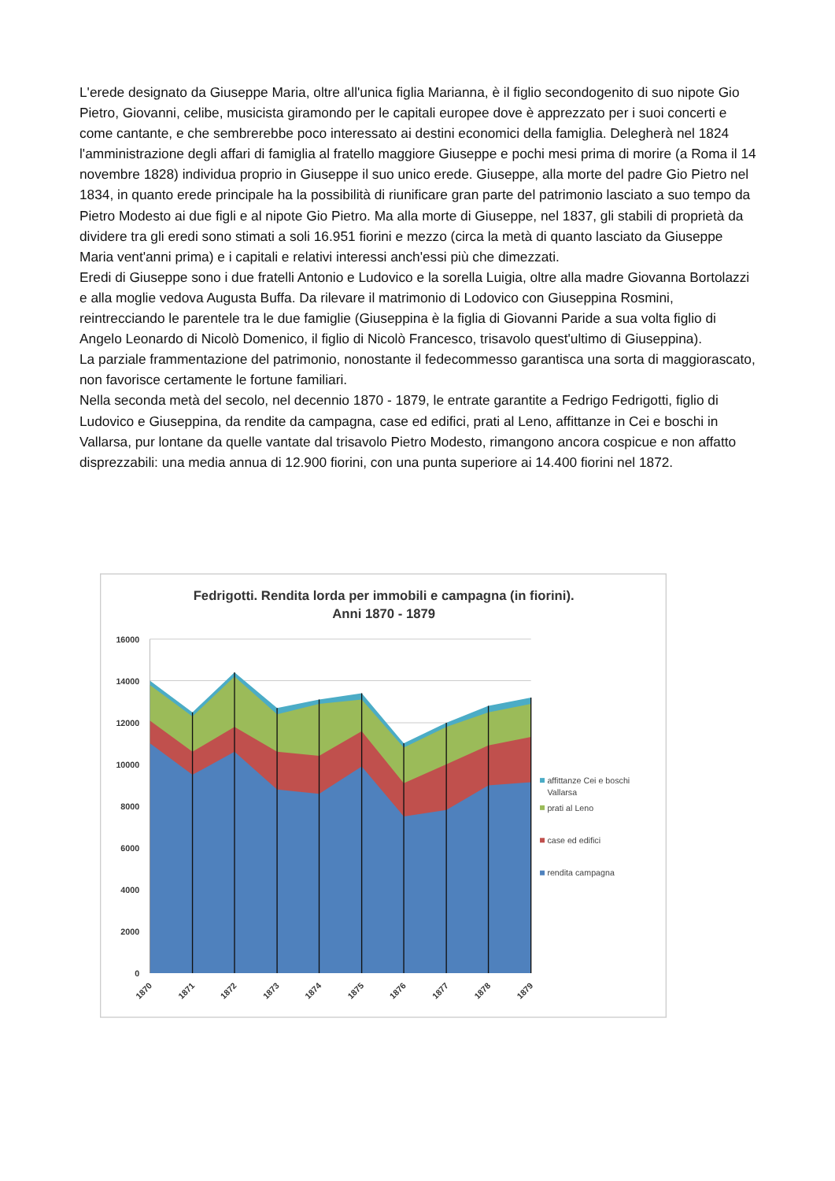L'erede designato da Giuseppe Maria, oltre all'unica figlia Marianna, è il figlio secondogenito di suo nipote Gio Pietro, Giovanni, celibe, musicista giramondo per le capitali europee dove è apprezzato per i suoi concerti e come cantante, e che sembrerebbe poco interessato ai destini economici della famiglia. Delegherà nel 1824 l'amministrazione degli affari di famiglia al fratello maggiore Giuseppe e pochi mesi prima di morire (a Roma il 14 novembre 1828) individua proprio in Giuseppe il suo unico erede. Giuseppe, alla morte del padre Gio Pietro nel 1834, in quanto erede principale ha la possibilità di riunificare gran parte del patrimonio lasciato a suo tempo da Pietro Modesto ai due figli e al nipote Gio Pietro. Ma alla morte di Giuseppe, nel 1837, gli stabili di proprietà da dividere tra gli eredi sono stimati a soli 16.951 fiorini e mezzo (circa la metà di quanto lasciato da Giuseppe Maria vent'anni prima) e i capitali e relativi interessi anch'essi più che dimezzati.
Eredi di Giuseppe sono i due fratelli Antonio e Ludovico e la sorella Luigia, oltre alla madre Giovanna Bortolazzi e alla moglie vedova Augusta Buffa. Da rilevare il matrimonio di Lodovico con Giuseppina Rosmini, reintrecciando le parentele tra le due famiglie (Giuseppina è la figlia di Giovanni Paride a sua volta figlio di Angelo Leonardo di Nicolò Domenico, il figlio di Nicolò Francesco, trisavolo quest'ultimo di Giuseppina).
La parziale frammentazione del patrimonio, nonostante il fedecommesso garantisca una sorta di maggiorascato, non favorisce certamente le fortune familiari.
Nella seconda metà del secolo, nel decennio 1870 - 1879, le entrate garantite a Fedrigo Fedrigotti, figlio di Ludovico e Giuseppina, da rendite da campagna, case ed edifici, prati al Leno, affittanze in Cei e boschi in Vallarsa, pur lontane da quelle vantate dal trisavolo Pietro Modesto, rimangono ancora cospicue e non affatto disprezzabili: una media annua di 12.900 fiorini, con una punta superiore ai 14.400 fiorini nel 1872.
Fedrigotti. Rendita lorda per immobili e campagna (in fiorini).
Anni 1870 - 1879
16000
14000
12000
10000
8000
6000
4000
2000
0
1870
1871
1872
1873
1874
1875
1876
1877
1878
1879
affittanze Cei e boschi
Vallarsa
prati al Leno
case ed edifici
rendita campagna